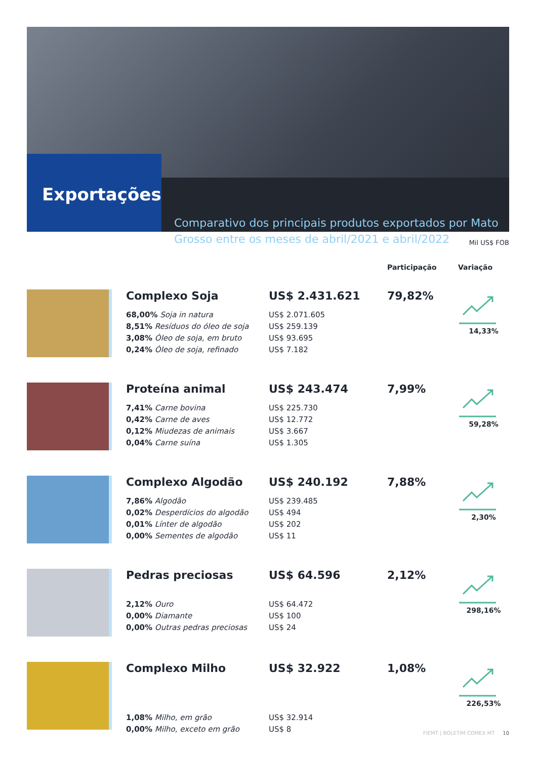Exportações
Comparativo dos principais produtos exportados por Mato Grosso entre os meses de abril/2021 e abril/2022
Mil US$ FOB
| | | | Participação | Variação |
| --- | --- | --- | --- | --- |
| | Complexo Soja 68,00% Soja in natura 8,51% Resíduos do óleo de soja 3,08% Óleo de soja, em bruto 0,24% Óleo de soja, refinado | US$ 2.431.621 US$ 2.071.605 US$ 259.139 US$ 93.695 US$ 7.182 | 79,82% | 14,33% |
| | Proteína animal 7,41% Carne bovina 0,42% Carne de aves 0,12% Miudezas de animais 0,04% Carne suína | US$ 243.474 US$ 225.730 US$ 12.772 US$ 3.667 US$ 1.305 | 7,99% | 59,28% |
| | Complexo Algodão 7,86% Algodão 0,02% Desperdícios do algodão 0,01% Línter de algodão 0,00% Sementes de algodão | US$ 240.192 US$ 239.485 US$ 494 US$ 202 US$ 11 | 7,88% | 2,30% |
| | Pedras preciosas 2,12% Ouro 0,00% Diamante 0,00% Outras pedras preciosas | US$ 64.596 US$ 64.472 US$ 100 US$ 24 | 2,12% | 298,16% |
| | Complexo Milho 1,08% Milho, em grão 0,00% Milho, exceto em grão | US$ 32.922 US$ 32.914 US$ 8 | 1,08% | 226,53% |
FIEMT | BOLETIM COMEX MT 10